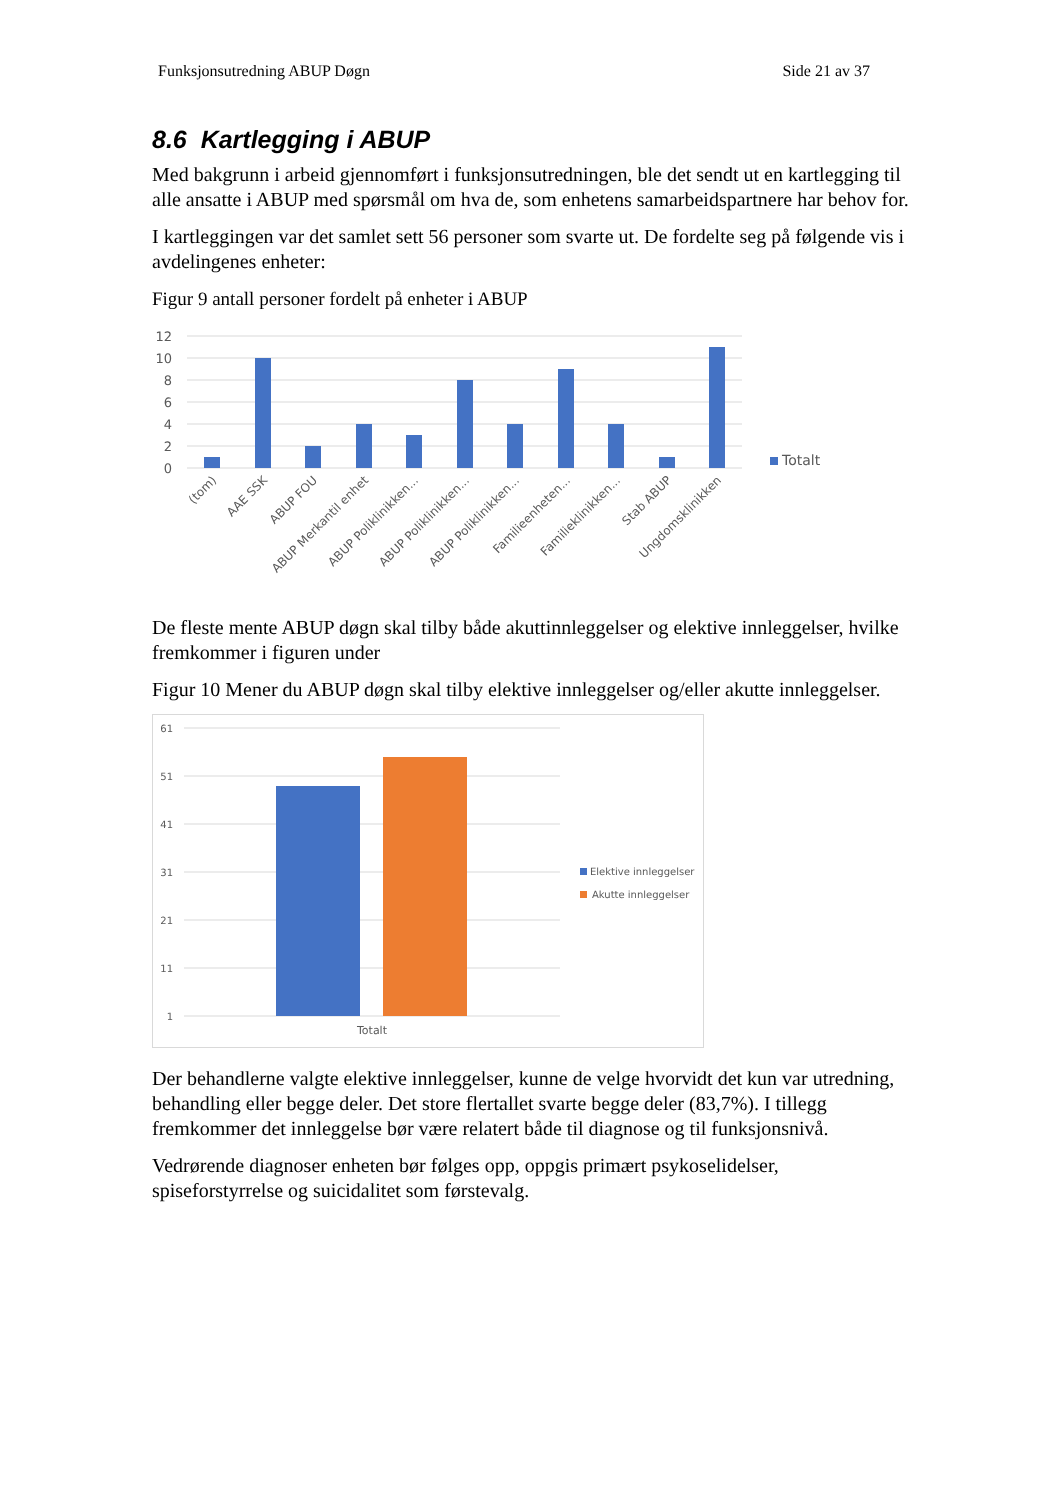Funksjonsutredning ABUP Døgn Side 21 av 37
8.6 Kartlegging i ABUP
Med bakgrunn i arbeid gjennomført i funksjonsutredningen, ble det sendt ut en kartlegging til alle ansatte i ABUP med spørsmål om hva de, som enhetens samarbeidspartnere har behov for.
I kartleggingen var det samlet sett 56 personer som svarte ut. De fordelte seg på følgende vis i avdelingenes enheter:
Figur 9 antall personer fordelt på enheter i ABUP
12
10
8
6
4
2
0
Totalt
(tom)
AAE SSK
ABUP FOU
ABUP Merkantil enhet
ABUP Poliklinikken...
ABUP Poliklinikken...
ABUP Poliklinikken...
Familieenheten...
Familieklinikken...
Stab ABUP
Ungdomsklinikken
De fleste mente ABUP døgn skal tilby både akuttinnleggelser og elektive innleggelser, hvilke fremkommer i figuren under
Figur 10 Mener du ABUP døgn skal tilby elektive innleggelser og/eller akutte innleggelser.
61
51
41
31
21
11
1
Totalt
Elektive innleggelser
Akutte innleggelser
Der behandlerne valgte elektive innleggelser, kunne de velge hvorvidt det kun var utredning, behandling eller begge deler. Det store flertallet svarte begge deler (83,7%). I tillegg fremkommer det innleggelse bør være relatert både til diagnose og til funksjonsnivå.
Vedrørende diagnoser enheten bør følges opp, oppgis primært psykoselidelser, spiseforstyrrelse og suicidalitet som førstevalg.